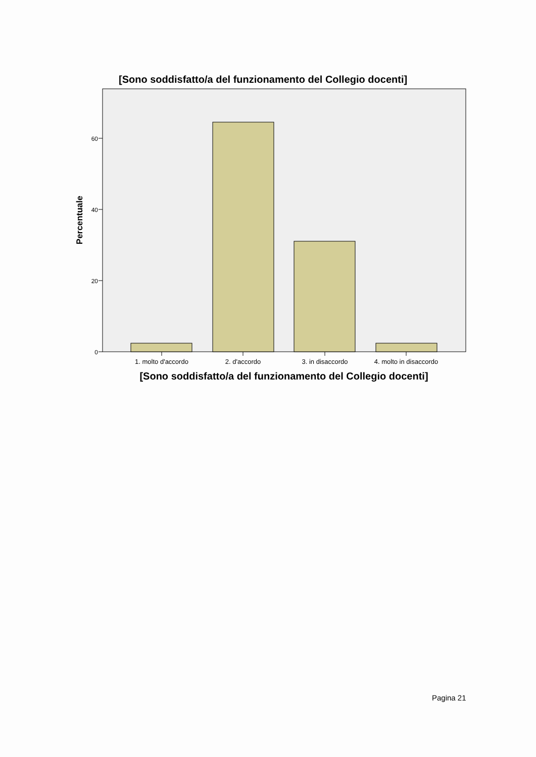[Sono soddisfatto/a del funzionamento del Collegio docenti]
0
20
40
60
1. molto d'accordo
2. d'accordo
3. in disaccordo
4. molto in disaccordo
[Sono soddisfatto/a del funzionamento del Collegio docenti]
Percentuale
Pagina 21